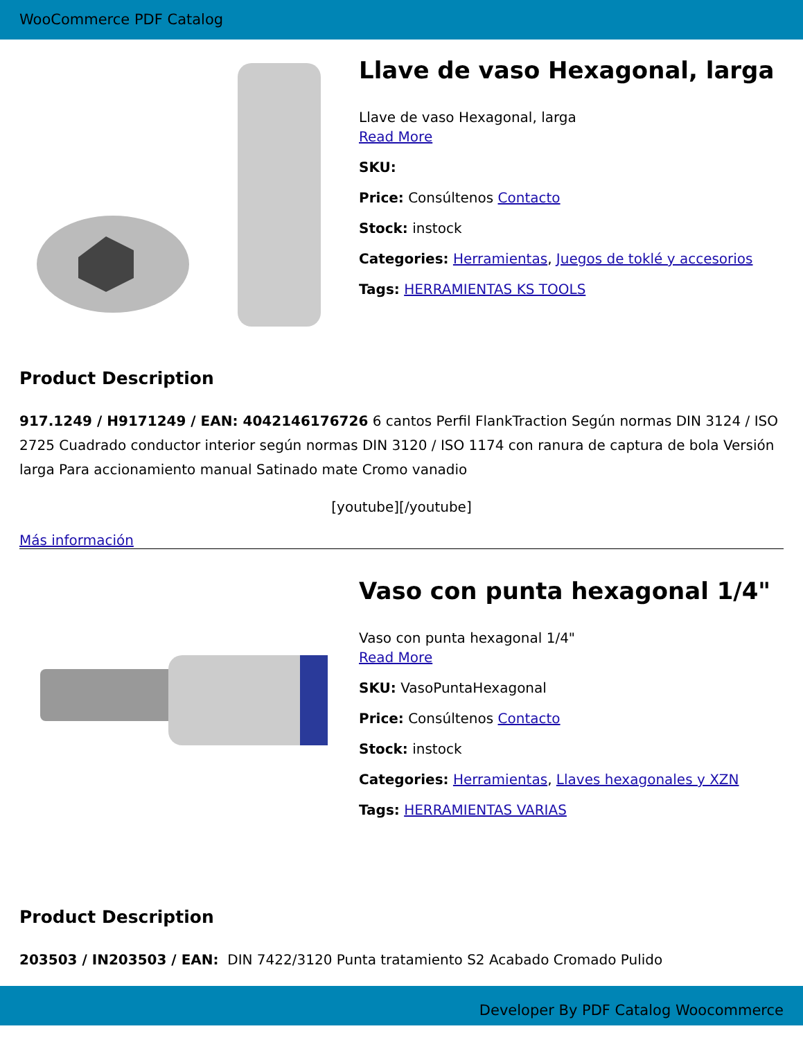WooCommerce PDF Catalog
Llave de vaso Hexagonal, larga
Llave de vaso Hexagonal, larga
Read More
SKU:
Price: Consúltenos Contacto
Stock: instock
Categories: Herramientas, Juegos de toklé y accesorios
Tags: HERRAMIENTAS KS TOOLS
Product Description
917.1249 / H9171249 / EAN: 4042146176726 6 cantos Perfil FlankTraction Según normas DIN 3124 / ISO 2725 Cuadrado conductor interior según normas DIN 3120 / ISO 1174 con ranura de captura de bola Versión larga Para accionamiento manual Satinado mate Cromo vanadio
[youtube][/youtube]
Más información
Vaso con punta hexagonal 1/4"
Vaso con punta hexagonal 1/4"
Read More
SKU: VasoPuntaHexagonal
Price: Consúltenos Contacto
Stock: instock
Categories: Herramientas, Llaves hexagonales y XZN
Tags: HERRAMIENTAS VARIAS
Product Description
203503 / IN203503 / EAN: DIN 7422/3120 Punta tratamiento S2 Acabado Cromado Pulido
Developer By PDF Catalog Woocommerce